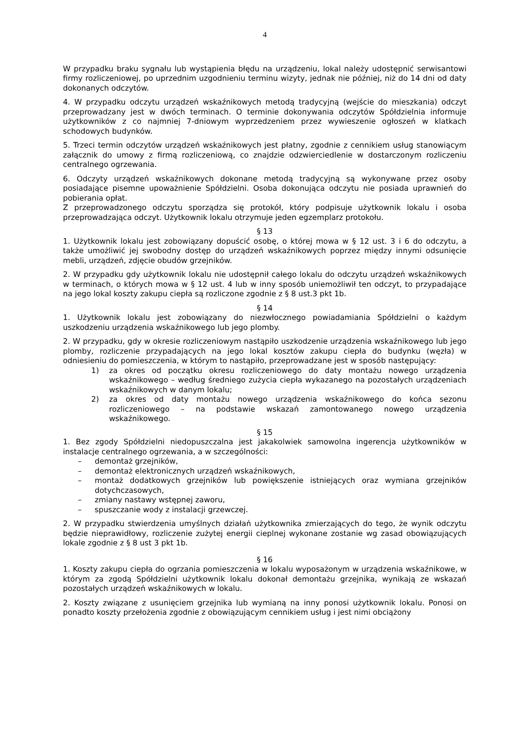4
W przypadku braku sygnału lub wystąpienia błędu na urządzeniu, lokal należy udostępnić serwisantowi firmy rozliczeniowej, po uprzednim uzgodnieniu terminu wizyty, jednak nie później, niż do 14 dni od daty dokonanych odczytów.
4. W przypadku odczytu urządzeń wskaźnikowych metodą tradycyjną (wejście do mieszkania) odczyt przeprowadzany jest w dwóch terminach. O terminie dokonywania odczytów Spółdzielnia informuje użytkowników z co najmniej 7-dniowym wyprzedzeniem przez wywieszenie ogłoszeń w klatkach schodowych budynków.
5. Trzeci termin odczytów urządzeń wskaźnikowych jest płatny, zgodnie z cennikiem usług stanowiącym załącznik do umowy z firmą rozliczeniową, co znajdzie odzwierciedlenie w dostarczonym rozliczeniu centralnego ogrzewania.
6. Odczyty urządzeń wskaźnikowych dokonane metodą tradycyjną są wykonywane przez osoby posiadające pisemne upoważnienie Spółdzielni. Osoba dokonująca odczytu nie posiada uprawnień do pobierania opłat.
Z przeprowadzonego odczytu sporządza się protokół, który podpisuje użytkownik lokalu i osoba przeprowadzająca odczyt. Użytkownik lokalu otrzymuje jeden egzemplarz protokołu.
§ 13
1. Użytkownik lokalu jest zobowiązany dopuścić osobę, o której mowa w § 12 ust. 3 i 6 do odczytu, a także umożliwić jej swobodny dostęp do urządzeń wskaźnikowych poprzez między innymi odsunięcie mebli, urządzeń, zdjęcie obudów grzejników.
2. W przypadku gdy użytkownik lokalu nie udostępnił całego lokalu do odczytu urządzeń wskaźnikowych w terminach, o których mowa w § 12 ust. 4 lub w inny sposób uniemożliwił ten odczyt, to przypadające na jego lokal koszty zakupu ciepła są rozliczone zgodnie z § 8 ust.3 pkt 1b.
§ 14
1. Użytkownik lokalu jest zobowiązany do niezwłocznego powiadamiania Spółdzielni o każdym uszkodzeniu urządzenia wskaźnikowego lub jego plomby.
2. W przypadku, gdy w okresie rozliczeniowym nastąpiło uszkodzenie urządzenia wskaźnikowego lub jego plomby, rozliczenie przypadających na jego lokal kosztów zakupu ciepła do budynku (węzła) w odniesieniu do pomieszczenia, w którym to nastąpiło, przeprowadzane jest w sposób następujący:
1) za okres od początku okresu rozliczeniowego do daty montażu nowego urządzenia wskaźnikowego – według średniego zużycia ciepła wykazanego na pozostałych urządzeniach wskaźnikowych w danym lokalu;
2) za okres od daty montażu nowego urządzenia wskaźnikowego do końca sezonu rozliczeniowego – na podstawie wskazań zamontowanego nowego urządzenia wskaźnikowego.
§ 15
1. Bez zgody Spółdzielni niedopuszczalna jest jakakolwiek samowolna ingerencja użytkowników w instalacje centralnego ogrzewania, a w szczególności:
– demontaż grzejników,
– demontaż elektronicznych urządzeń wskaźnikowych,
– montaż dodatkowych grzejników lub powiększenie istniejących oraz wymiana grzejników dotychczasowych,
– zmiany nastawy wstępnej zaworu,
– spuszczanie wody z instalacji grzewczej.
2. W przypadku stwierdzenia umyślnych działań użytkownika zmierzających do tego, że wynik odczytu będzie nieprawidłowy, rozliczenie zużytej energii cieplnej wykonane zostanie wg zasad obowiązujących lokale zgodnie z § 8 ust 3 pkt 1b.
§ 16
1. Koszty zakupu ciepła do ogrzania pomieszczenia w lokalu wyposażonym w urządzenia wskaźnikowe, w którym za zgodą Spółdzielni użytkownik lokalu dokonał demontażu grzejnika, wynikają ze wskazań pozostałych urządzeń wskaźnikowych w lokalu.
2. Koszty związane z usunięciem grzejnika lub wymianą na inny ponosi użytkownik lokalu. Ponosi on ponadto koszty przełożenia zgodnie z obowiązującym cennikiem usług i jest nimi obciążony